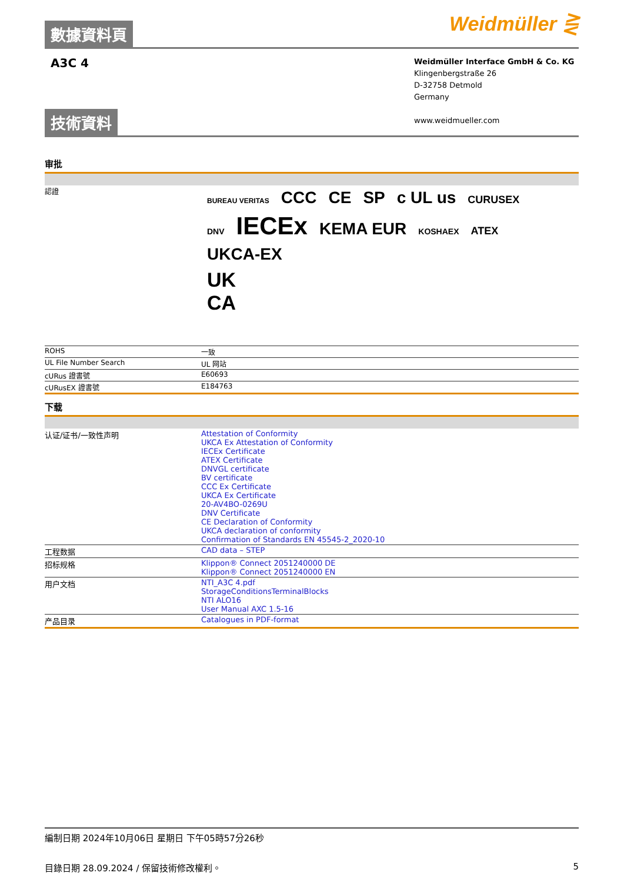數據資料頁
Weidmüller ⋛
A3C 4
Weidmüller Interface GmbH & Co. KG
Klingenbergstraße 26
D-32758 Detmold
Germany
www.weidmueller.com
技術資料
审批
| 認證 | BUREAU VERITAS CCC CE SP c UL us CURUSEX DNV IECEx KEMA EUR KOSHAEX ATEX UKCA-EX UK CA |
| ROHS | 一致 |
| UL File Number Search | UL 网站 |
| cURus 證書號 | E60693 |
| cURusEX 證書號 | E184763 |
下载
| 认证/证书/一致性声明 | Attestation of Conformity UKCA Ex Attestation of Conformity IECEx Certificate ATEX Certificate DNVGL certificate BV certificate CCC Ex Certificate UKCA Ex Certificate 20-AV4BO-0269U DNV Certificate CE Declaration of Conformity UKCA declaration of conformity Confirmation of Standards EN 45545-2_2020-10 |
| 工程数据 | CAD data – STEP |
| 招标规格 | Klippon® Connect 2051240000 DE Klippon® Connect 2051240000 EN |
| 用户文档 | NTI_A3C 4.pdf StorageConditionsTerminalBlocks NTI ALO16 User Manual AXC 1.5-16 |
| 产品目录 | Catalogues in PDF-format |
編制日期 2024年10月06日 星期日 下午05時57分26秒
目錄日期 28.09.2024 / 保留技術修改權利。 5